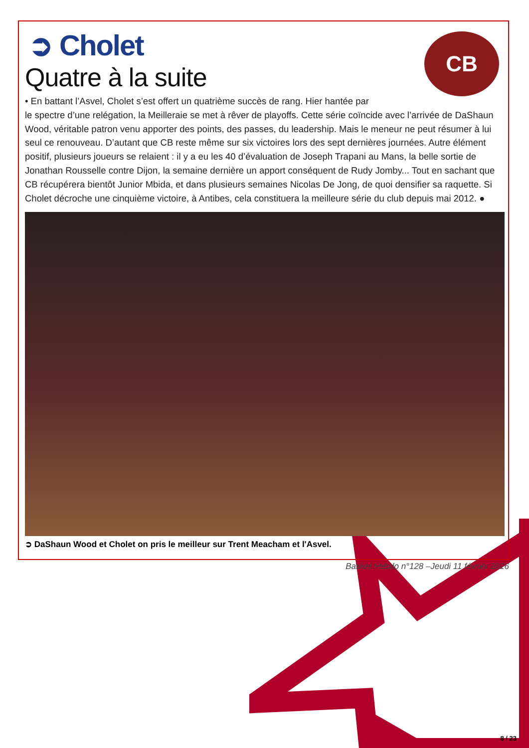CB
➲ Cholet
Quatre à la suite
• En battant l’Asvel, Cholet s’est offert un quatrième succès de rang. Hier hantée par
le spectre d’une relégation, la Meilleraie se met à rêver de playoffs. Cette série coïncide avec l’arrivée de DaShaun Wood, véritable patron venu apporter des points, des passes, du leadership. Mais le meneur ne peut résumer à lui seul ce renouveau. D’autant que CB reste même sur six victoires lors des sept dernières journées. Autre élément positif, plusieurs joueurs se relaient : il y a eu les 40 d’évaluation de Joseph Trapani au Mans, la belle sortie de Jonathan Rousselle contre Dijon, la semaine dernière un apport conséquent de Rudy Jomby... Tout en sachant que CB récupérera bientôt Junior Mbida, et dans plusieurs semaines Nicolas De Jong, de quoi densifier sa raquette. Si Cholet décroche une cinquième victoire, à Antibes, cela constituera la meilleure série du club depuis mai 2012. ●
➲ DaShaun Wood et Cholet on pris le meilleur sur Trent Meacham et l'Asvel.
Basket Hebdo n°128 –Jeudi 11 février 2016
8 / 23